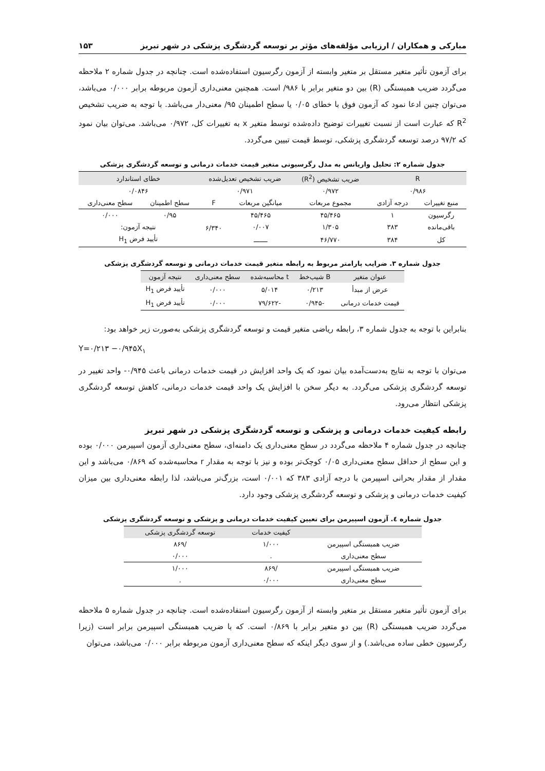مبارکی و همکاران / ارزیابی مؤلفه‌های مؤثر بر توسعه گردشگری پزشکی در شهر تبریز ۱۵۳
برای آزمون تأثیر متغیر مستقل بر متغیر وابسته از آزمون رگرسیون استفاده‌شده است. چنانچه در جدول شماره ۲ ملاحظه می‌گردد ضریب همبستگی (R) بین دو متغیر برابر با ۹۸۶/ است. همچنین معنی‌داری آزمون مربوطه برابر ۰/۰۰۰ می‌باشد، می‌توان چنین ادعا نمود که آزمون فوق با خطای ۰/۰۵ یا سطح اطمینان ۹۵/ معنی‌دار می‌باشد. با توجه به ضریب تشخیص R<sup>2</sup> که عبارت است از نسبت تغییرات توضیح داده‌شده توسط متغیر x به تغییرات کل، ۰/۹۷۲ می‌باشد. می‌توان بیان نمود که ۹۷/۲ درصد توسعه گردشگری پزشکی، توسط قیمت تبیین می‌گردد.
جدول شماره ۲: تحلیل واریانس به مدل رگرسیونی متغیر قیمت خدمات درمانی و توسعه گردشگری پزشکی
| R | | ضریب تشخیص (R<sup>2</sup>) | ضریب تشخیص تعدیل‌شده | | خطای استاندارد | |
| --- | --- | --- | --- | --- | --- | --- |
| ۰/۹۸۶ | | ۰/۹۷۲ | ۰/۹۷۱ | | ۰/۰۸۴۶ | |
| منبع تغییرات | درجه آزادی | مجموع مربعات | میانگین مربعات | F | سطح اطمینان | سطح معنی‌داری |
| رگرسیون | ۱ | ۴۵/۴۶۵ | ۴۵/۴۶۵ | ۶/۳۴۰ | ۰/۹۵ | ۰/۰۰۰ |
| باقی‌مانده | ۳۸۳ | ۱/۳۰۵ | ۰/۰۰۷ | | نتیجه آزمون: | |
| کل | ۳۸۴ | ۴۶/۷۷۰ | ـــــــ | | تأیید فرض H<sub>1</sub> | |
جدول شماره ۳. ضرایب پارامتر مربوط به رابطه متغیر قیمت خدمات درمانی و توسعه گردشگری پزشکی
| عنوان متغیر | B شیب‌خط | t محاسبه‌شده | سطح معنی‌داری | نتیجه آزمون |
| --- | --- | --- | --- | --- |
| عرض از مبدأ | ۰/۲۱۳ | ۵/۰۱۴ | ۰/۰۰۰ | تأیید فرض H<sub>1</sub> |
| قیمت خدمات درمانی | -۰/۹۴۵ | -۷۹/۶۲۲ | ۰/۰۰۰ | تأیید فرض H<sub>1</sub> |
بنابراین با توجه به جدول شماره ۳، رابطه ریاضی متغیر قیمت و توسعه گردشگری پزشکی به‌صورت زیر خواهد بود:
Y=۰/۲۱۳ −۰/۹۴۵X<sub>۱</sub>
می‌توان با توجه به نتایج به‌دست‌آمده بیان نمود که یک واحد افزایش در قیمت خدمات درمانی باعث ۰/۹۴۵- واحد تغییر در توسعه گردشگری پزشکی می‌گردد. به دیگر سخن با افزایش یک واحد قیمت خدمات درمانی، کاهش توسعه گردشگری پزشکی انتظار می‌رود.
رابطه کیفیت خدمات درمانی و پزشکی و توسعه گردشگری پزشکی در شهر تبریز
چنانچه در جدول شماره ۴ ملاحظه می‌گردد در سطح معنی‌داری یک دامنه‌ای، سطح معنی‌داری آزمون اسپیرمن ۰/۰۰۰ بوده و این سطح از حداقل سطح معنی‌داری ۰/۰۵ کوچک‌تر بوده و نیز با توجه به مقدار r محاسبه‌شده که ۰/۸۶۹ می‌باشد و این مقدار از مقدار بحرانی اسپیرمن با درجه آزادی ۳۸۳ که ۰/۰۰۱ است، بزرگ‌تر می‌باشد، لذا رابطه معنی‌داری بین میزان کیفیت خدمات درمانی و پزشکی و توسعه گردشگری پزشکی وجود دارد.
جدول شماره ٤. آزمون اسپیرمن برای تعیین کیفیت خدمات درمانی و پزشکی و توسعه گردشگری پزشکی
| | کیفیت خدمات | توسعه گردشگری پزشکی |
| --- | --- | --- |
| ضریب همبستگی اسپیرمن | ۱/۰۰۰ | /۸۶۹ |
| سطح معنی‌داری | . | ۰/۰۰۰ |
| ضریب همبستگی اسپیرمن | /۸۶۹ | ۱/۰۰۰ |
| سطح معنی‌داری | ۰/۰۰۰ | . |
برای آزمون تأثیر متغیر مستقل بر متغیر وابسته از آزمون رگرسیون استفاده‌شده است. چنانچه در جدول شماره ۵ ملاحظه می‌گردد ضریب همبستگی (R) بین دو متغیر برابر با ۰/۸۶۹ است. که با ضریب همبستگی اسپیرمن برابر است (زیرا رگرسیون خطی ساده می‌باشد.) و از سوی دیگر اینکه که سطح معنی‌داری آزمون مربوطه برابر ۰/۰۰۰ می‌باشد، می‌توان